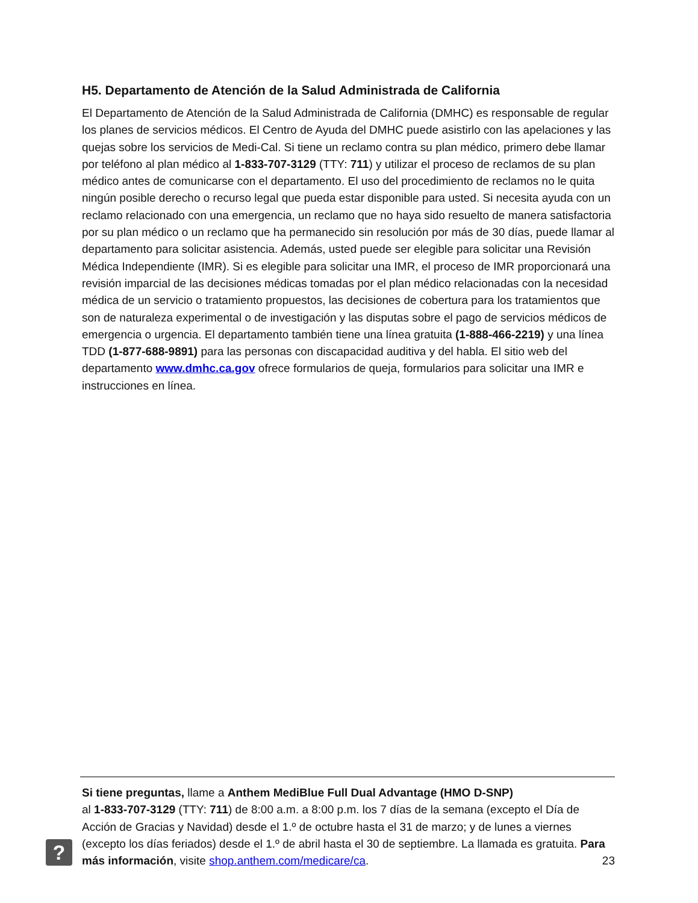H5. Departamento de Atención de la Salud Administrada de California
El Departamento de Atención de la Salud Administrada de California (DMHC) es responsable de regular los planes de servicios médicos. El Centro de Ayuda del DMHC puede asistirlo con las apelaciones y las quejas sobre los servicios de Medi-Cal. Si tiene un reclamo contra su plan médico, primero debe llamar por teléfono al plan médico al 1-833-707-3129 (TTY: 711) y utilizar el proceso de reclamos de su plan médico antes de comunicarse con el departamento. El uso del procedimiento de reclamos no le quita ningún posible derecho o recurso legal que pueda estar disponible para usted. Si necesita ayuda con un reclamo relacionado con una emergencia, un reclamo que no haya sido resuelto de manera satisfactoria por su plan médico o un reclamo que ha permanecido sin resolución por más de 30 días, puede llamar al departamento para solicitar asistencia. Además, usted puede ser elegible para solicitar una Revisión Médica Independiente (IMR). Si es elegible para solicitar una IMR, el proceso de IMR proporcionará una revisión imparcial de las decisiones médicas tomadas por el plan médico relacionadas con la necesidad médica de un servicio o tratamiento propuestos, las decisiones de cobertura para los tratamientos que son de naturaleza experimental o de investigación y las disputas sobre el pago de servicios médicos de emergencia o urgencia. El departamento también tiene una línea gratuita (1-888-466-2219) y una línea TDD (1-877-688-9891) para las personas con discapacidad auditiva y del habla. El sitio web del departamento www.dmhc.ca.gov ofrece formularios de queja, formularios para solicitar una IMR e instrucciones en línea.
?
Si tiene preguntas, llame a Anthem MediBlue Full Dual Advantage (HMO D-SNP)
al 1-833-707-3129 (TTY: 711) de 8:00 a.m. a 8:00 p.m. los 7 días de la semana (excepto el Día de Acción de Gracias y Navidad) desde el 1.º de octubre hasta el 31 de marzo; y de lunes a viernes (excepto los días feriados) desde el 1.º de abril hasta el 30 de septiembre. La llamada es gratuita. Para más información, visite shop.anthem.com/medicare/ca. 23